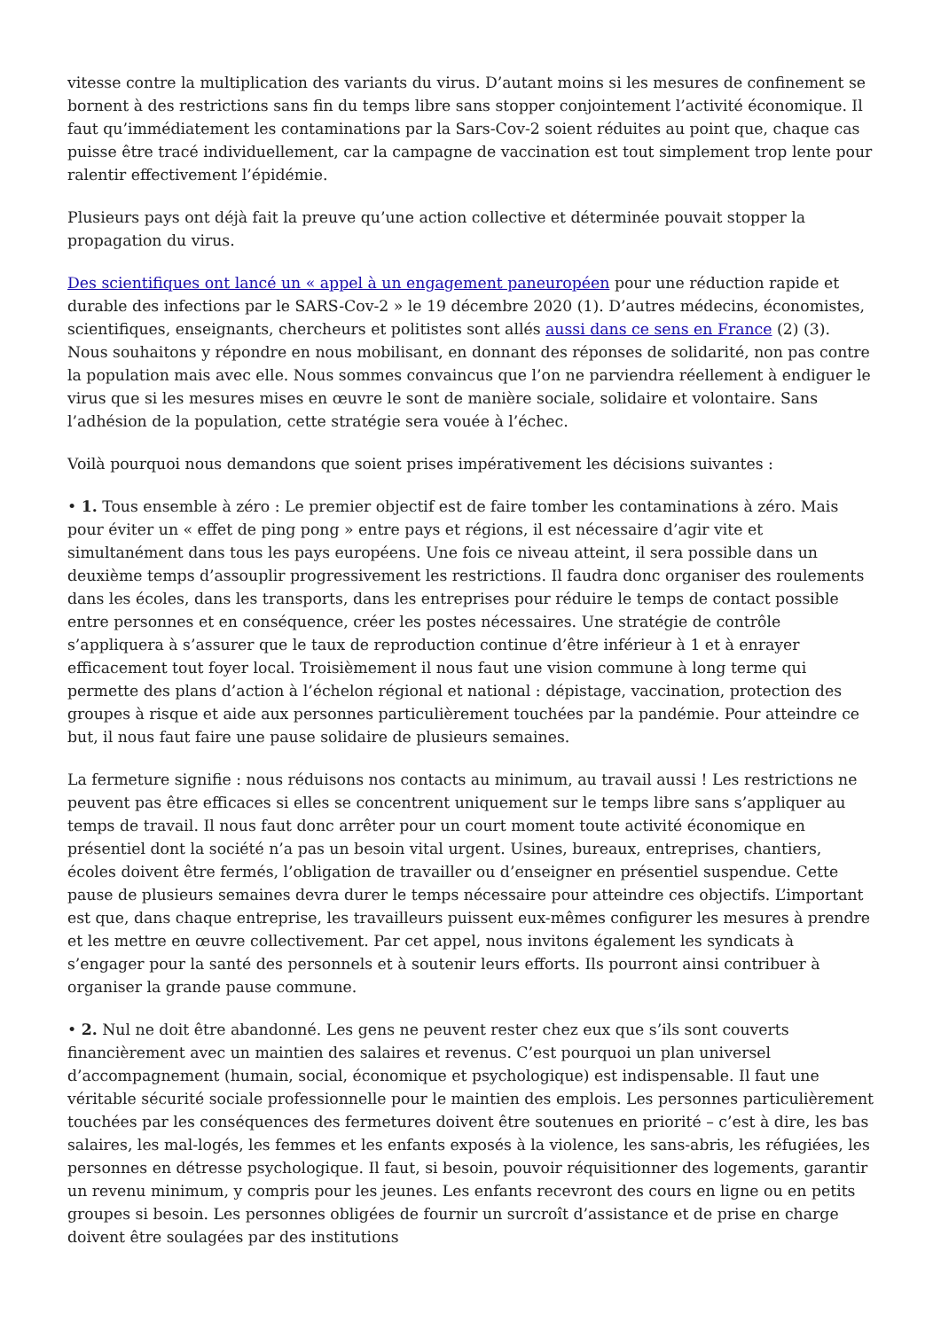vitesse contre la multiplication des variants du virus. D’autant moins si les mesures de confinement se bornent à des restrictions sans fin du temps libre sans stopper conjointement l’activité économique. Il faut qu’immédiatement les contaminations par la Sars-Cov-2 soient réduites au point que, chaque cas puisse être tracé individuellement, car la campagne de vaccination est tout simplement trop lente pour ralentir effectivement l’épidémie.
Plusieurs pays ont déjà fait la preuve qu’une action collective et déterminée pouvait stopper la propagation du virus.
Des scientifiques ont lancé un « appel à un engagement paneuropéen pour une réduction rapide et durable des infections par le SARS-Cov-2 » le 19 décembre 2020 (1). D’autres médecins, économistes, scientifiques, enseignants, chercheurs et politistes sont allés aussi dans ce sens en France (2) (3). Nous souhaitons y répondre en nous mobilisant, en donnant des réponses de solidarité, non pas contre la population mais avec elle. Nous sommes convaincus que l’on ne parviendra réellement à endiguer le virus que si les mesures mises en œuvre le sont de manière sociale, solidaire et volontaire. Sans l’adhésion de la population, cette stratégie sera vouée à l’échec.
Voilà pourquoi nous demandons que soient prises impérativement les décisions suivantes :
• 1. Tous ensemble à zéro : Le premier objectif est de faire tomber les contaminations à zéro. Mais pour éviter un « effet de ping pong » entre pays et régions, il est nécessaire d’agir vite et simultanément dans tous les pays européens. Une fois ce niveau atteint, il sera possible dans un deuxième temps d’assouplir progressivement les restrictions. Il faudra donc organiser des roulements dans les écoles, dans les transports, dans les entreprises pour réduire le temps de contact possible entre personnes et en conséquence, créer les postes nécessaires. Une stratégie de contrôle s’appliquera à s’assurer que le taux de reproduction continue d’être inférieur à 1 et à enrayer efficacement tout foyer local. Troisièmement il nous faut une vision commune à long terme qui permette des plans d’action à l’échelon régional et national : dépistage, vaccination, protection des groupes à risque et aide aux personnes particulièrement touchées par la pandémie. Pour atteindre ce but, il nous faut faire une pause solidaire de plusieurs semaines.
La fermeture signifie : nous réduisons nos contacts au minimum, au travail aussi ! Les restrictions ne peuvent pas être efficaces si elles se concentrent uniquement sur le temps libre sans s’appliquer au temps de travail. Il nous faut donc arrêter pour un court moment toute activité économique en présentiel dont la société n’a pas un besoin vital urgent. Usines, bureaux, entreprises, chantiers, écoles doivent être fermés, l’obligation de travailler ou d’enseigner en présentiel suspendue. Cette pause de plusieurs semaines devra durer le temps nécessaire pour atteindre ces objectifs. L’important est que, dans chaque entreprise, les travailleurs puissent eux-mêmes configurer les mesures à prendre et les mettre en œuvre collectivement. Par cet appel, nous invitons également les syndicats à s’engager pour la santé des personnels et à soutenir leurs efforts. Ils pourront ainsi contribuer à organiser la grande pause commune.
• 2. Nul ne doit être abandonné. Les gens ne peuvent rester chez eux que s’ils sont couverts financièrement avec un maintien des salaires et revenus. C’est pourquoi un plan universel d’accompagnement (humain, social, économique et psychologique) est indispensable. Il faut une véritable sécurité sociale professionnelle pour le maintien des emplois. Les personnes particulièrement touchées par les conséquences des fermetures doivent être soutenues en priorité – c’est à dire, les bas salaires, les mal-logés, les femmes et les enfants exposés à la violence, les sans-abris, les réfugiées, les personnes en détresse psychologique. Il faut, si besoin, pouvoir réquisitionner des logements, garantir un revenu minimum, y compris pour les jeunes. Les enfants recevront des cours en ligne ou en petits groupes si besoin. Les personnes obligées de fournir un surcroît d’assistance et de prise en charge doivent être soulagées par des institutions